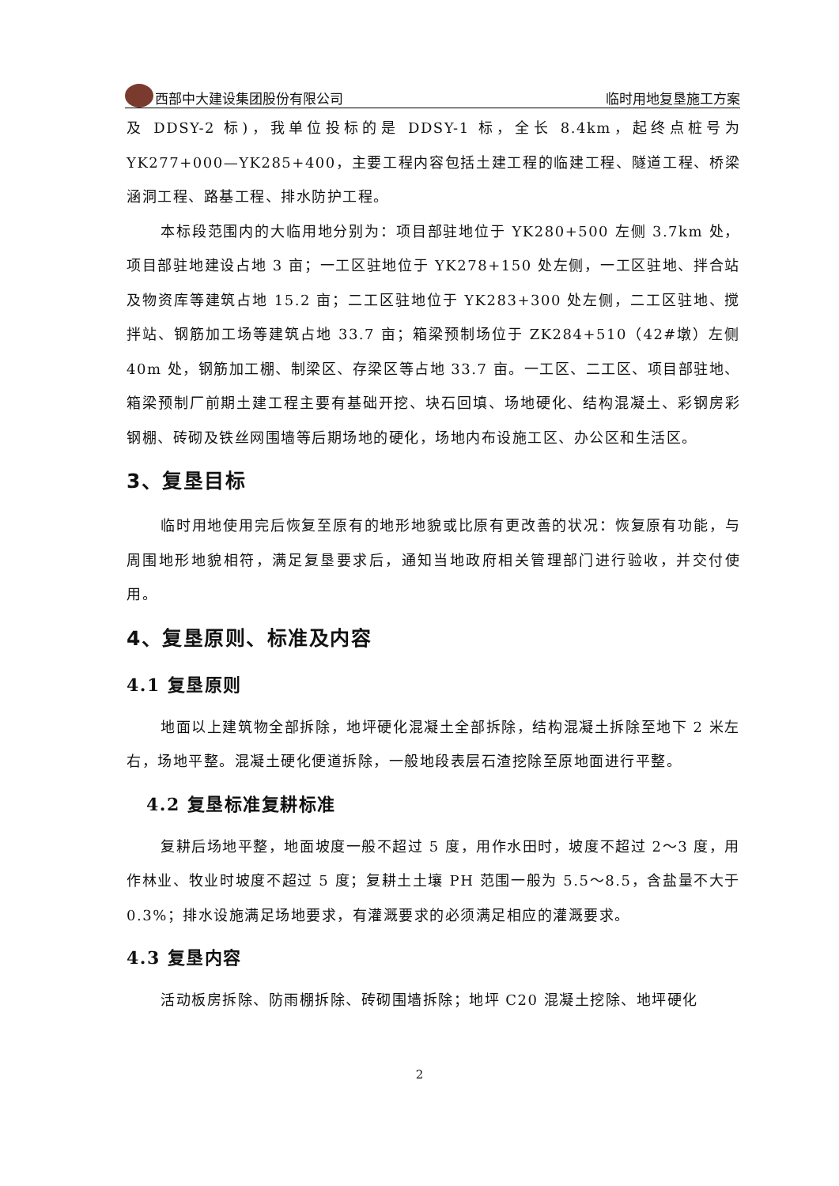西部中大建设集团股份有限公司 临时用地复垦施工方案
及 DDSY-2 标)，我单位投标的是 DDSY-1 标，全长 8.4km，起终点桩号为 YK277+000—YK285+400，主要工程内容包括土建工程的临建工程、隧道工程、桥梁涵洞工程、路基工程、排水防护工程。
本标段范围内的大临用地分别为：项目部驻地位于 YK280+500 左侧 3.7km 处，项目部驻地建设占地 3 亩；一工区驻地位于 YK278+150 处左侧，一工区驻地、拌合站及物资库等建筑占地 15.2 亩；二工区驻地位于 YK283+300 处左侧，二工区驻地、搅拌站、钢筋加工场等建筑占地 33.7 亩；箱梁预制场位于 ZK284+510（42#墩）左侧 40m 处，钢筋加工棚、制梁区、存梁区等占地 33.7 亩。一工区、二工区、项目部驻地、箱梁预制厂前期土建工程主要有基础开挖、块石回填、场地硬化、结构混凝土、彩钢房彩钢棚、砖砌及铁丝网围墙等后期场地的硬化，场地内布设施工区、办公区和生活区。
3、复垦目标
临时用地使用完后恢复至原有的地形地貌或比原有更改善的状况：恢复原有功能，与周围地形地貌相符，满足复垦要求后，通知当地政府相关管理部门进行验收，并交付使用。
4、复垦原则、标准及内容
4.1 复垦原则
地面以上建筑物全部拆除，地坪硬化混凝土全部拆除，结构混凝土拆除至地下 2 米左右，场地平整。混凝土硬化便道拆除，一般地段表层石渣挖除至原地面进行平整。
4.2 复垦标准复耕标准
复耕后场地平整，地面坡度一般不超过 5 度，用作水田时，坡度不超过 2～3 度，用作林业、牧业时坡度不超过 5 度；复耕土土壤 PH 范围一般为 5.5～8.5，含盐量不大于 0.3%；排水设施满足场地要求，有灌溉要求的必须满足相应的灌溉要求。
4.3 复垦内容
活动板房拆除、防雨棚拆除、砖砌围墙拆除；地坪 C20 混凝土挖除、地坪硬化
2